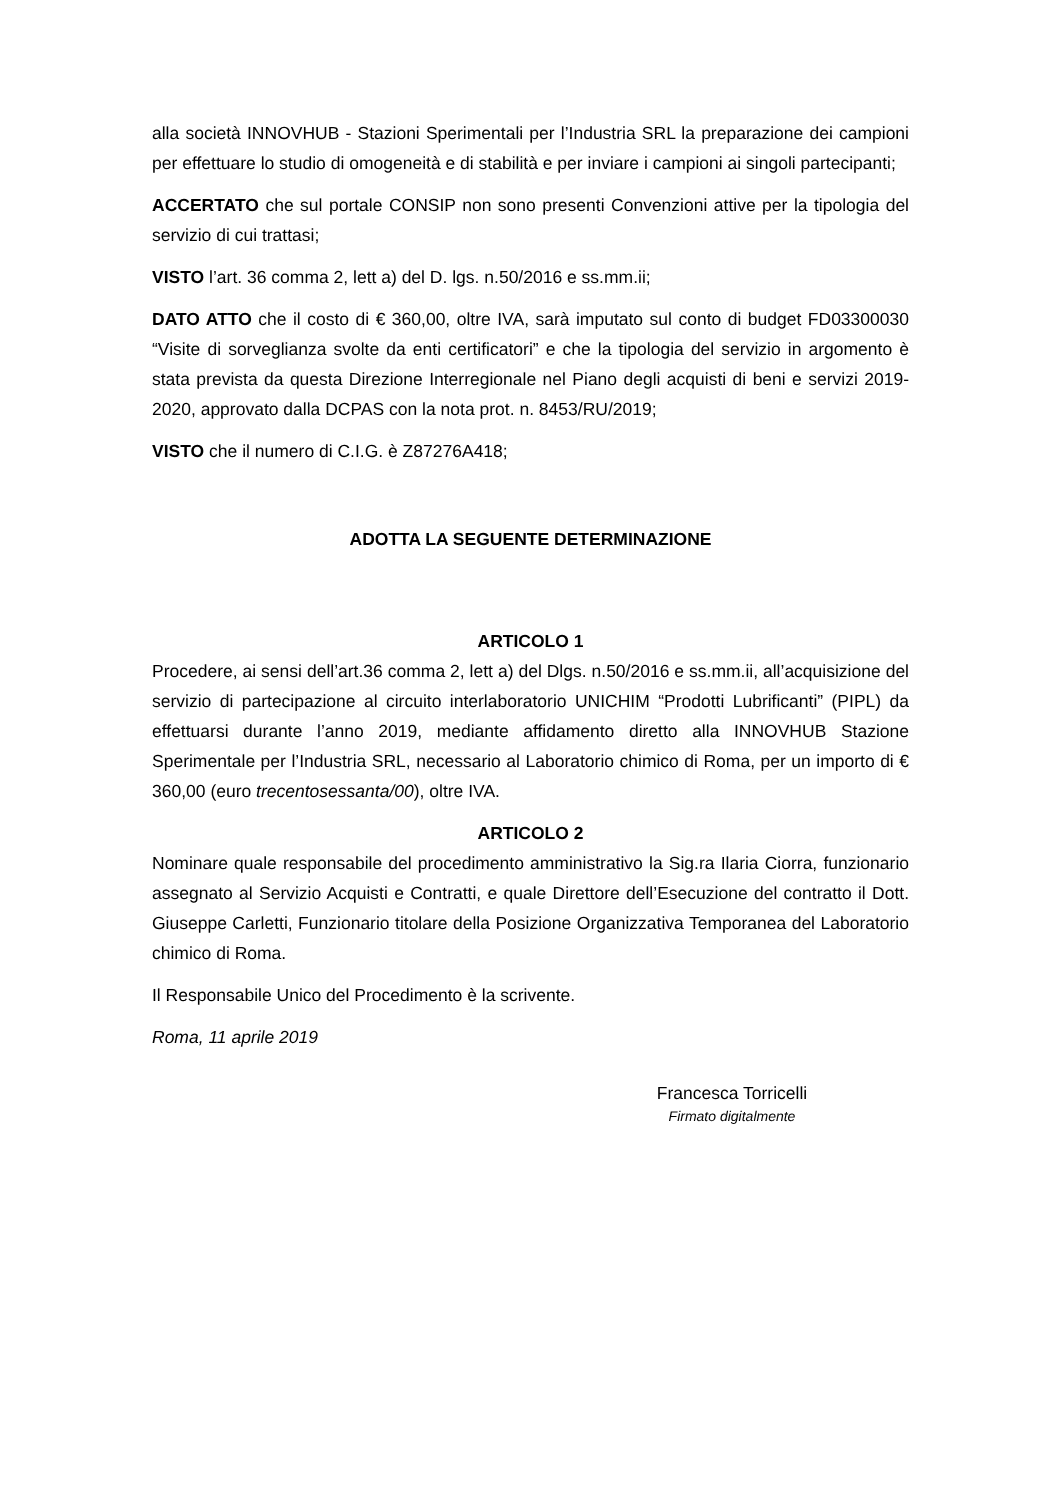alla società INNOVHUB - Stazioni Sperimentali per l’Industria SRL la preparazione dei campioni per effettuare lo studio di omogeneità e di stabilità e per inviare i campioni ai singoli partecipanti;
ACCERTATO che sul portale CONSIP non sono presenti Convenzioni attive per la tipologia del servizio di cui trattasi;
VISTO l’art. 36 comma 2, lett a) del D. lgs. n.50/2016 e ss.mm.ii;
DATO ATTO che il costo di € 360,00, oltre IVA, sarà imputato sul conto di budget FD03300030 “Visite di sorveglianza svolte da enti certificatori” e che la tipologia del servizio in argomento è stata prevista da questa Direzione Interregionale nel Piano degli acquisti di beni e servizi 2019-2020, approvato dalla DCPAS con la nota prot. n. 8453/RU/2019;
VISTO che il numero di C.I.G. è Z87276A418;
ADOTTA LA SEGUENTE DETERMINAZIONE
ARTICOLO 1
Procedere, ai sensi dell’art.36 comma 2, lett a) del Dlgs. n.50/2016 e ss.mm.ii, all’acquisizione del servizio di partecipazione al circuito interlaboratorio UNICHIM “Prodotti Lubrificanti” (PIPL) da effettuarsi durante l’anno 2019, mediante affidamento diretto alla INNOVHUB Stazione Sperimentale per l’Industria SRL, necessario al Laboratorio chimico di Roma, per un importo di € 360,00 (euro trecentosessanta/00), oltre IVA.
ARTICOLO 2
Nominare quale responsabile del procedimento amministrativo la Sig.ra Ilaria Ciorra, funzionario assegnato al Servizio Acquisti e Contratti, e quale Direttore dell’Esecuzione del contratto il Dott. Giuseppe Carletti, Funzionario titolare della Posizione Organizzativa Temporanea del Laboratorio chimico di Roma.
Il Responsabile Unico del Procedimento è la scrivente.
Roma, 11 aprile 2019
Francesca Torricelli
Firmato digitalmente